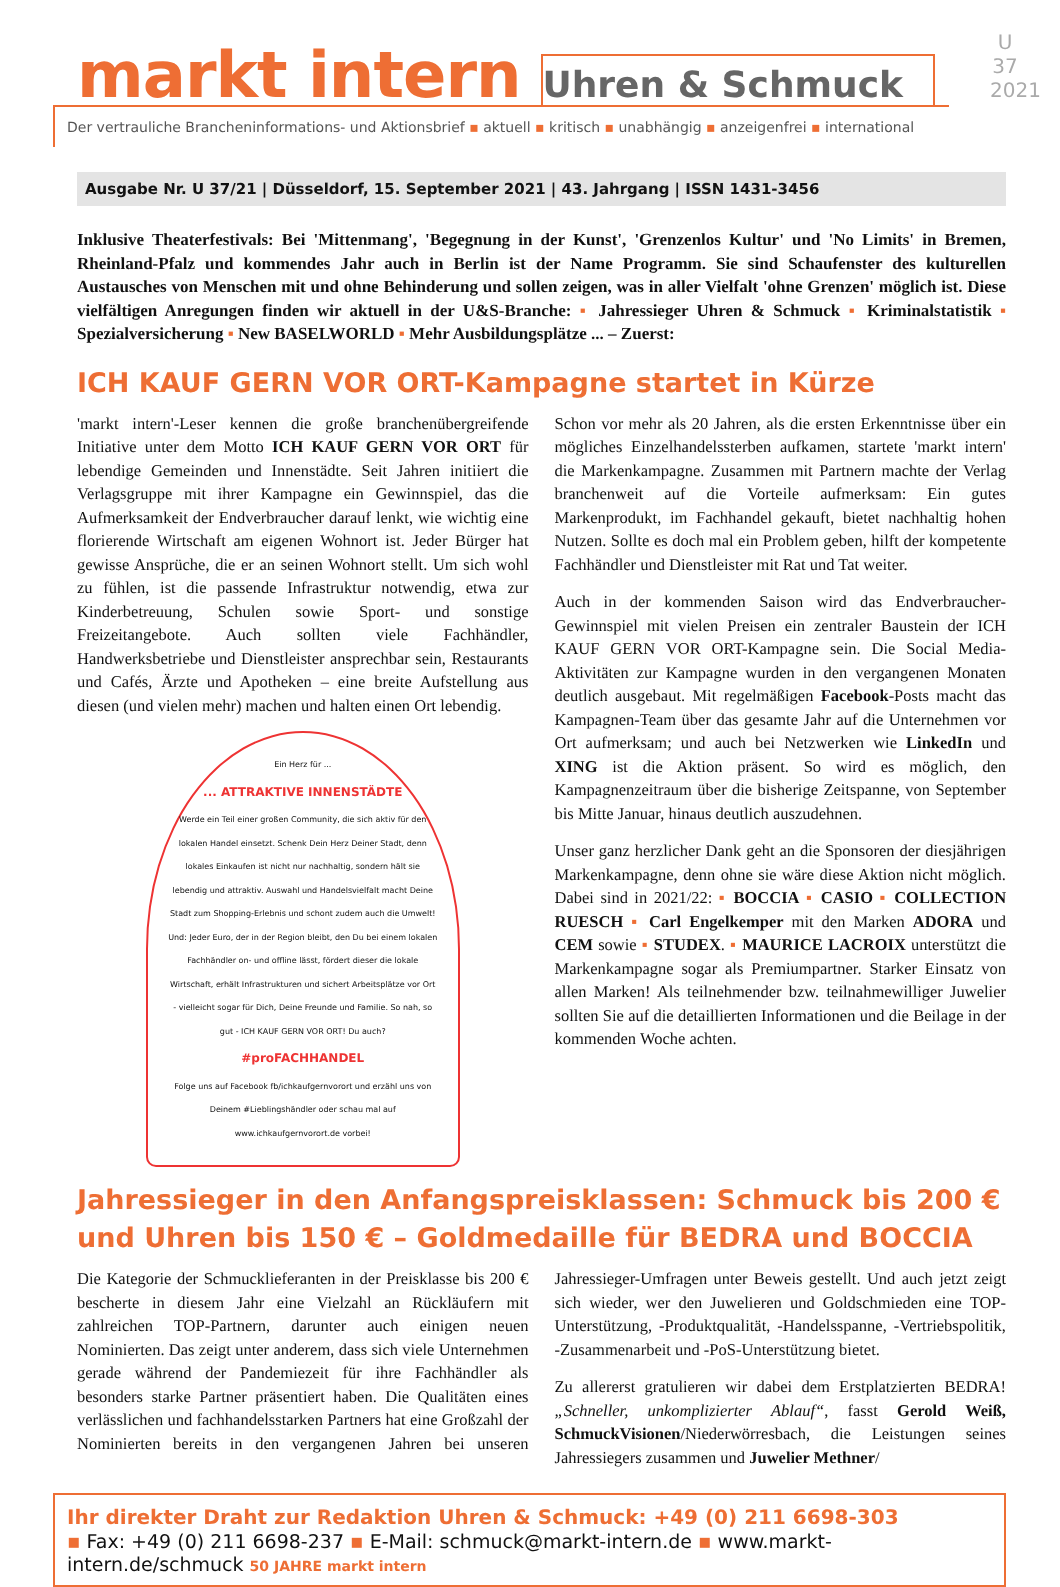U 37
2021
markt intern
Uhren & Schmuck
Der vertrauliche Brancheninformations- und Aktionsbrief ▪ aktuell ▪ kritisch ▪ unabhängig ▪ anzeigenfrei ▪ international
Ausgabe Nr. U 37/21 | Düsseldorf, 15. September 2021 | 43. Jahrgang | ISSN 1431-3456
Inklusive Theaterfestivals: Bei 'Mittenmang', 'Begegnung in der Kunst', 'Grenzenlos Kultur' und 'No Limits' in Bremen, Rheinland-Pfalz und kommendes Jahr auch in Berlin ist der Name Programm. Sie sind Schaufenster des kulturellen Austausches von Menschen mit und ohne Behinderung und sollen zeigen, was in aller Vielfalt 'ohne Grenzen' möglich ist. Diese vielfältigen Anregungen finden wir aktuell in der U&S-Branche: ▪ Jahressieger Uhren & Schmuck ▪ Kriminalstatistik ▪ Spezialversicherung ▪ New BASELWORLD ▪ Mehr Ausbildungsplätze ... – Zuerst:
ICH KAUF GERN VOR ORT-Kampagne startet in Kürze
'markt intern'-Leser kennen die große branchenübergreifende Initiative unter dem Motto ICH KAUF GERN VOR ORT für lebendige Gemeinden und Innenstädte. Seit Jahren initiiert die Verlagsgruppe mit ihrer Kampagne ein Gewinnspiel, das die Aufmerksamkeit der Endverbraucher darauf lenkt, wie wichtig eine florierende Wirtschaft am eigenen Wohnort ist. Jeder Bürger hat gewisse Ansprüche, die er an seinen Wohnort stellt. Um sich wohl zu fühlen, ist die passende Infrastruktur notwendig, etwa zur Kinderbetreuung, Schulen sowie Sport- und sonstige Freizeitangebote. Auch sollten viele Fachhändler, Handwerksbetriebe und Dienstleister ansprechbar sein, Restaurants und Cafés, Ärzte und Apotheken – eine breite Aufstellung aus diesen (und vielen mehr) machen und halten einen Ort lebendig.
Ein Herz für ...... ATTRAKTIVE INNENSTÄDTE
Werde ein Teil einer großen Community, die sich aktiv für den lokalen Handel einsetzt. Schenk Dein Herz Deiner Stadt, denn lokales Einkaufen ist nicht nur nachhaltig, sondern hält sie lebendig und attraktiv. Auswahl und Handelsvielfalt macht Deine Stadt zum Shopping-Erlebnis und schont zudem auch die Umwelt! Und: Jeder Euro, der in der Region bleibt, den Du bei einem lokalen Fachhändler on- und offline lässt, fördert dieser die lokale Wirtschaft, erhält Infrastrukturen und sichert Arbeitsplätze vor Ort - vielleicht sogar für Dich, Deine Freunde und Familie. So nah, so gut - ICH KAUF GERN VOR ORT! Du auch?
#proFACHHANDEL
Folge uns auf Facebook fb/ichkaufgernvorort und erzähl uns von Deinem #Lieblingshändler oder schau mal auf www.ichkaufgernvorort.de vorbei!
Schon vor mehr als 20 Jahren, als die ersten Erkenntnisse über ein mögliches Einzelhandelssterben aufkamen, startete 'markt intern' die Markenkampagne. Zusammen mit Partnern machte der Verlag branchenweit auf die Vorteile aufmerksam: Ein gutes Markenprodukt, im Fachhandel gekauft, bietet nachhaltig hohen Nutzen. Sollte es doch mal ein Problem geben, hilft der kompetente Fachhändler und Dienstleister mit Rat und Tat weiter.
Auch in der kommenden Saison wird das Endverbraucher-Gewinnspiel mit vielen Preisen ein zentraler Baustein der ICH KAUF GERN VOR ORT-Kampagne sein. Die Social Media-Aktivitäten zur Kampagne wurden in den vergangenen Monaten deutlich ausgebaut. Mit regelmäßigen Facebook-Posts macht das Kampagnen-Team über das gesamte Jahr auf die Unternehmen vor Ort aufmerksam; und auch bei Netzwerken wie LinkedIn und XING ist die Aktion präsent. So wird es möglich, den Kampagnenzeitraum über die bisherige Zeitspanne, von September bis Mitte Januar, hinaus deutlich auszudehnen.
Unser ganz herzlicher Dank geht an die Sponsoren der diesjährigen Markenkampagne, denn ohne sie wäre diese Aktion nicht möglich. Dabei sind in 2021/22: ▪ BOCCIA ▪ CASIO ▪ COLLECTION RUESCH ▪ Carl Engelkemper mit den Marken ADORA und CEM sowie ▪ STUDEX. ▪ MAURICE LACROIX unterstützt die Markenkampagne sogar als Premiumpartner. Starker Einsatz von allen Marken! Als teilnehmender bzw. teilnahmewilliger Juwelier sollten Sie auf die detaillierten Informationen und die Beilage in der kommenden Woche achten.
Jahressieger in den Anfangspreisklassen: Schmuck bis 200 € und Uhren bis 150 € – Goldmedaille für BEDRA und BOCCIA
Die Kategorie der Schmucklieferanten in der Preisklasse bis 200 € bescherte in diesem Jahr eine Vielzahl an Rückläufern mit zahlreichen TOP-Partnern, darunter auch einigen neuen Nominierten. Das zeigt unter anderem, dass sich viele Unternehmen gerade während der Pandemiezeit für ihre Fachhändler als besonders starke Partner präsentiert haben. Die Qualitäten eines verlässlichen und fachhandelsstarken Partners hat eine Großzahl der Nominierten bereits in den vergangenen Jahren bei unseren Jahressieger-Umfragen unter Beweis gestellt. Und auch jetzt zeigt sich wieder, wer den Juwelieren und Goldschmieden eine TOP-Unterstützung, -Produktqualität, -Handelsspanne, -Vertriebspolitik, -Zusammenarbeit und -PoS-Unterstützung bietet.
Zu allererst gratulieren wir dabei dem Erstplatzierten BEDRA! „Schneller, unkomplizierter Ablauf“, fasst Gerold Weiß, SchmuckVisionen/Niederwörresbach, die Leistungen seines Jahressiegers zusammen und Juwelier Methner/
Ihr direkter Draht zur Redaktion Uhren & Schmuck: +49 (0) 211 6698-303
▪ Fax: +49 (0) 211 6698-237 ▪ E-Mail: schmuck@markt-intern.de ▪ www.markt-intern.de/schmuck 50 JAHRE markt intern